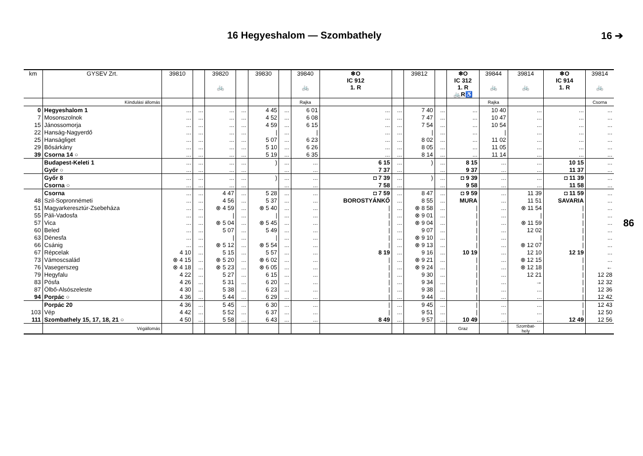16 Hegyeshalom — Szombathely 16 ➔
| km | GYSEV Zrt. | 39810 | | 39820 🚲 | | 39830 | | 39840 🚲 | ❄O IC 912 1. R | | 39812 | | ❄O IC 312 1. R 🚲R♿ | 39844 🚲 | 39814 🚲 | ❄O IC 914 1. R | 39814 🚲 |
| --- | --- | --- | --- | --- | --- | --- | --- | --- | --- | --- | --- | --- | --- | --- | --- | --- | --- |
| | Kiindulási állomás | | | | | | | Rajka | | | | | | Rajka | | | Csorna |
| 0 | Hegyeshalom 1 | ... | ... | ... | ... | 4 45 | ... | 6 01 | ... | ... | 7 40 | ... | ... | 10 40 | ... | ... | ... |
| 7 | Mosonszolnok | ... | ... | ... | ... | 4 52 | ... | 6 08 | ... | ... | 7 47 | ... | ... | 10 47 | ... | ... | ... |
| 15 | Jánossomorja | ... | ... | ... | ... | 4 59 | ... | 6 15 | ... | ... | 7 54 | ... | ... | 10 54 | ... | ... | ... |
| 22 | Hanság-Nagyerdő | ... | ... | ... | ... | / | ... | / | ... | ... | / | ... | ... | / | ... | ... | ... |
| 25 | Hanságliget | ... | ... | ... | ... | 5 07 | ... | 6 23 | ... | ... | 8 02 | ... | ... | 11 02 | ... | ... | ... |
| 29 | Bősárkány | ... | ... | ... | ... | 5 10 | ... | 6 26 | ... | ... | 8 05 | ... | ... | 11 05 | ... | ... | ... |
| 39 | Csorna 14 ○ | ... | ... | ... | ... | 5 19 | ... | 6 35 | ... | ... | 8 14 | ... | ... | 11 14 | ... | ... | ... |
| | Budapest-Keleti 1 | ... | ... | ... | ... | ) | ... | ... | 6 15 | ... | ) | ... | 8 15 | ... | ... | 10 15 | ... |
| | Győr ○ | ... | ... | ... | ... | | ... | ... | 7 37 | ... | | ... | 9 37 | ... | ... | 11 37 | ... |
| | Győr 8 | ... | ... | ... | ... | ) | ... | ... | ◘ 7 39 | ... | ) | ... | ◘ 9 39 | ... | ... | ◘ 11 39 | ... |
| | Csorna ○ | ... | ... | ... | ... | | ... | ... | 7 58 | ... | | ... | 9 58 | ... | ... | 11 58 | ... |
| | Csorna | ... | ... | 4 47 | ... | 5 28 | ... | ... | ◘ 7 59 | ... | 8 47 | ... | ◘ 9 59 | ... | 11 39 | ◘ 11 59 | ... |
| 48 | Szil-Sopronnémeti | ... | ... | 4 56 | ... | 5 37 | ... | ... | BOROSTYÁNKŐ | ... | 8 55 | ... | MURA | ... | 11 51 | SAVARIA | ... |
| 51 | Magyarkeresztúr-Zsebeháza | ... | ... | ⊗ 4 59 | ... | ⊗ 5 40 | ... | ... | / | ... | ⊗ 8 58 | ... | / | ... | ⊗ 11 54 | / | ... |
| 55 | Páli-Vadosfa | ... | ... | / | ... | / | ... | ... | / | ... | ⊗ 9 01 | ... | / | ... | / | / | ... |
| 57 | Vica | ... | ... | ⊗ 5 04 | ... | ⊗ 5 45 | ... | ... | / | ... | ⊗ 9 04 | ... | / | ... | ⊗ 11 59 | / | ... |
| 60 | Beled | ... | ... | 5 07 | ... | 5 49 | ... | ... | / | ... | 9 07 | ... | / | ... | 12 02 | / | ... |
| 63 | Dénesfa | ... | ... | / | ... | / | ... | ... | / | ... | ⊗ 9 10 | ... | / | ... | / | / | ... |
| 66 | Csánig | ... | ... | ⊗ 5 12 | ... | ⊗ 5 54 | ... | ... | / | ... | ⊗ 9 13 | ... | / | ... | ⊗ 12 07 | / | ... |
| 67 | Répcelak | 4 10 | ... | 5 15 | ... | 5 57 | ... | ... | 8 19 | ... | 9 16 | ... | 10 19 | ... | 12 10 | 12 19 | ... |
| 73 | Vámoscsalád | ⊗ 4 15 | ... | ⊗ 5 20 | ... | ⊗ 6 02 | ... | ... | / | ... | ⊗ 9 21 | ... | / | ... | ⊗ 12 15 | / | ... |
| 76 | Vasegerszeg | ⊗ 4 18 | ... | ⊗ 5 23 | ... | ⊗ 6 05 | ... | ... | / | ... | ⊗ 9 24 | ... | / | ... | ⊗ 12 18 | / | ← |
| 79 | Hegyfalu | 4 22 | ... | 5 27 | ... | 6 15 | ... | ... | / | ... | 9 30 | ... | / | ... | 12 21 | / | 12 28 |
| 83 | Pósfa | 4 26 | ... | 5 31 | ... | 6 20 | ... | ... | / | ... | 9 34 | ... | / | ... | → | / | 12 32 |
| 87 | Ölbő-Alsószeleste | 4 30 | ... | 5 38 | ... | 6 23 | ... | ... | / | ... | 9 38 | ... | / | ... | ... | / | 12 36 |
| 94 | Porpác ○ | 4 36 | ... | 5 44 | ... | 6 29 | ... | ... | / | ... | 9 44 | ... | / | ... | ... | / | 12 42 |
| | Porpác 20 | 4 36 | ... | 5 45 | ... | 6 30 | ... | ... | / | ... | 9 45 | ... | / | ... | ... | / | 12 43 |
| 103 | Vép | 4 42 | ... | 5 52 | ... | 6 37 | ... | ... | / | ... | 9 51 | ... | / | ... | ... | / | 12 50 |
| 111 | Szombathely 15, 17, 18, 21 ○ | 4 50 | ... | 5 58 | ... | 6 43 | ... | ... | 8 49 | ... | 9 57 | ... | 10 49 | ... | ... | 12 49 | 12 56 |
| | Végállomás | | | | | | | | | | | | Graz | | Szombat- hely | | |
86